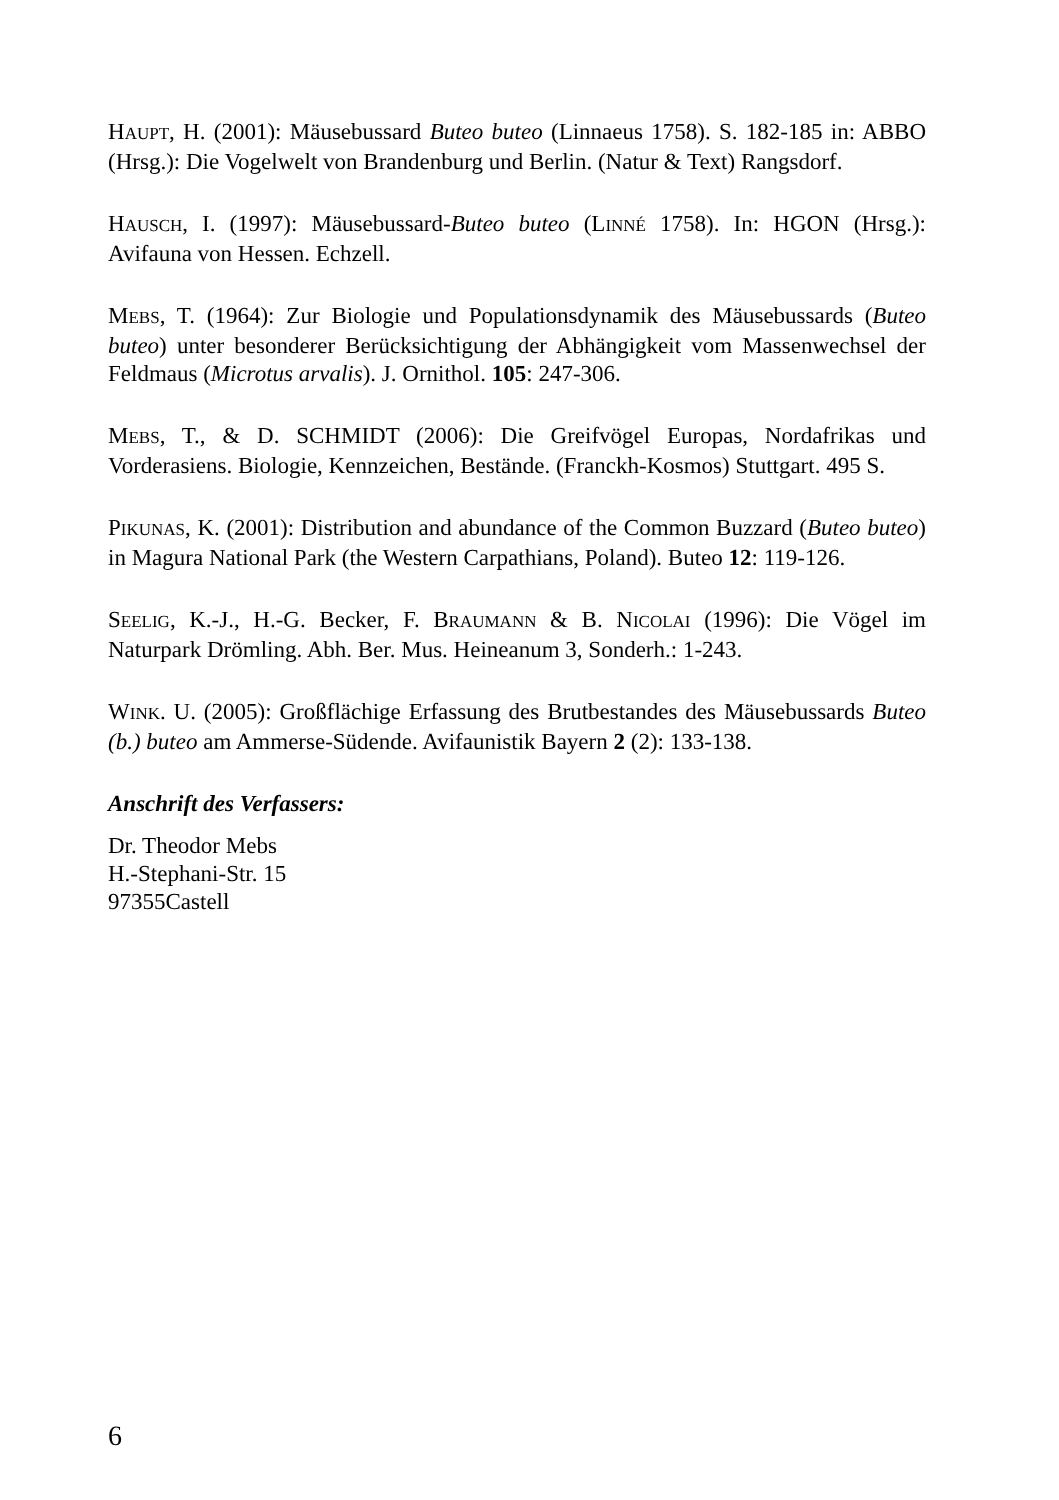HAUPT, H. (2001): Mäusebussard Buteo buteo (Linnaeus 1758). S. 182-185 in: ABBO (Hrsg.): Die Vogelwelt von Brandenburg und Berlin. (Natur & Text) Rangsdorf.
HAUSCH, I. (1997): Mäusebussard-Buteo buteo (LINNÉ 1758). In: HGON (Hrsg.): Avifauna von Hessen. Echzell.
MEBS, T. (1964): Zur Biologie und Populationsdynamik des Mäusebussards (Buteo buteo) unter besonderer Berücksichtigung der Abhängigkeit vom Massenwechsel der Feldmaus (Microtus arvalis). J. Ornithol. 105: 247-306.
MEBS, T., & D. SCHMIDT (2006): Die Greifvögel Europas, Nordafrikas und Vorderasiens. Biologie, Kennzeichen, Bestände. (Franckh-Kosmos) Stuttgart. 495 S.
PIKUNAS, K. (2001): Distribution and abundance of the Common Buzzard (Buteo buteo) in Magura National Park (the Western Carpathians, Poland). Buteo 12: 119-126.
SEELIG, K.-J., H.-G. Becker, F. BRAUMANN & B. NICOLAI (1996): Die Vögel im Naturpark Drömling. Abh. Ber. Mus. Heineanum 3, Sonderh.: 1-243.
WINK. U. (2005): Großflächige Erfassung des Brutbestandes des Mäusebussards Buteo (b.) buteo am Ammerse-Südende. Avifaunistik Bayern 2 (2): 133-138.
Anschrift des Verfassers:
Dr. Theodor Mebs
H.-Stephani-Str. 15
97355Castell
6